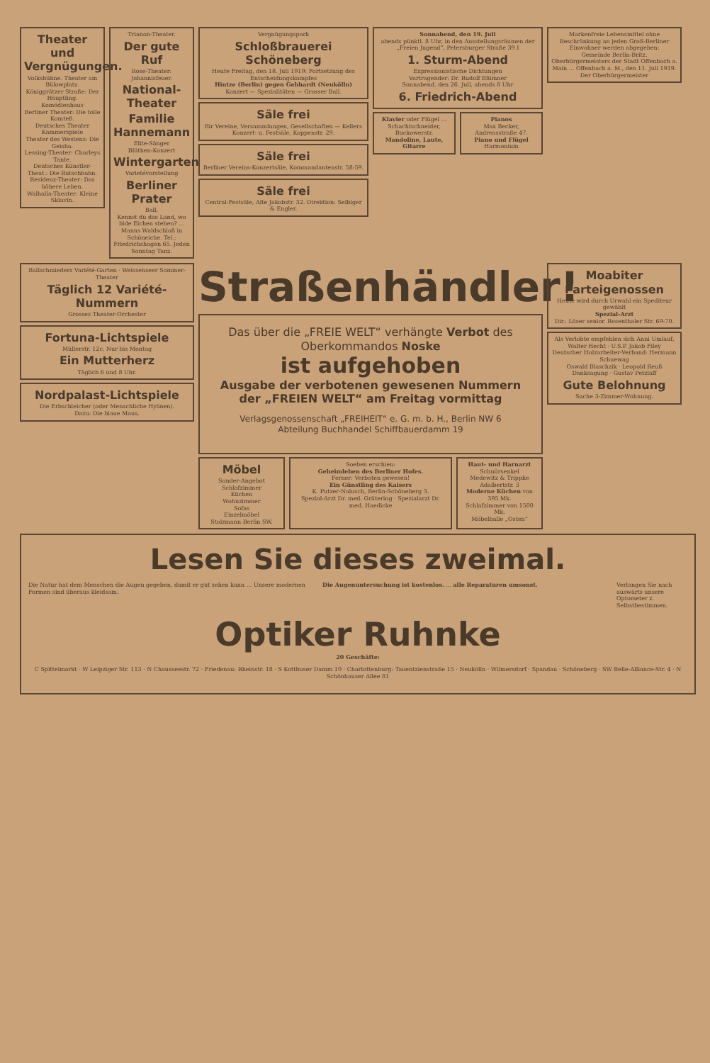Theater und Vergnügungen.
Volksbühne. Theater am Bülowplatz.
Königgrätzer Straße: Der Häuptling.
Komödienhaus
Berliner Theater: Die tolle Komteß.
Deutsches Theater
Kammerspiele
Theater des Westens: Die Geisha.
Lessing-Theater: Charleys Tante.
Deutsches Künstler-Theat.: Die Rutschbahn.
Residenz-Theater: Das höhere Leben.
Walhalla-Theater: Kleine Sklavin.
Trianon-Theater.
Der gute Ruf
Rose-Theater: Johannisfeuer.
National-Theater
Familie Hannemann
Elite-Sänger
Blüthen-Konzert
Wintergarten
Varietévorstellung
Berliner Prater
Ball.
Kennst du das Land, wo bide Eichen stehen? ... Manns Waldschloß in Schöneiche. Tel.: Friedrichshagen 65. Jeden Sonntag Tanz.
Vergnügungspark
Schloßbrauerei Schöneberg
Heute Freitag, den 18. Juli 1919: Fortsetzung des Entscheidungskampfes
Hintze (Berlin) gegen Gebhardt (Neukölln)
Konzert — Spezialitäten — Grosser Ball.
Säle frei
für Vereine, Versammlungen, Gesellschaften — Kellers Konzert- u. Festsäle, Koppenstr. 29.
Säle frei
Berliner Vereins-Konzertsäle, Kommandantenstr. 58-59.
Säle frei
Central-Festsäle, Alte Jakobstr. 32. Direktion: Selbiger & Engler.
Sonnabend, den 19. Juli
abends pünktl. 8 Uhr, in den Ausstellungsräumen der „Freien Jugend“, Petersburger Straße 39 I
1. Sturm-Abend
Expressionistische Dichtungen
Vortragender: Dr. Rudolf Blümner
Sonnabend, den 26. Juli, abends 8 Uhr
6. Friedrich-Abend
Klavier oder Flügel ... Schachtschneider, Buckowerstr.
Mandoline, Laute, Gitarre
Pianos
Max Becker, Andreasstraße 47.
Piano und Flügel Harmonium
Markenfreie Lebensmittel ohne Beschränkung an jeden Groß-Berliner Einwohner werden abgegeben:
Gemeinde Berlin-Britz.
Oberbürgermeisters der Stadt Offenbach a. Main ... Offenbach a. M., den 11. Juli 1919. Der Oberbürgermeister
Ballschmieders Variété-Garten · Weissenseer Sommer-Theater
Täglich 12 Variété-Nummern
Grosses Theater-Orchester
Fortuna-Lichtspiele
Müllerstr. 12c. Nur bis Montag
Ein Mutterherz
Täglich 6 und 8 Uhr.
Nordpalast-Lichtspiele
Die Erbschleicher (oder Menschliche Hyänen).
Dazu: Die blaue Maus.
Straßenhändler!
Das über die „FREIE WELT“ verhängte Verbot des Oberkommandos Noske
ist aufgehoben
Ausgabe der verbotenen gewesenen Nummern der „FREIEN WELT“ am Freitag vormittag
Verlagsgenossenschaft „FREIHEIT“ e. G. m. b. H., Berlin NW 6
Abteilung Buchhandel Schiffbauerdamm 19
Möbel
Sonder-Angebot
Schlafzimmer
Küchen
Wohnzimmer
Sofas
Einzelmöbel
Stolzmann Berlin SW.
Soeben erschien:
Geheimleben des Berliner Hofes.
Ferner: Verboten gewesen!
Ein Günstling des Kaisers
K. Putzer-Nalusch, Berlin-Schöneberg 3.
Spezial-Arzt Dr. med. Grütering · Spezialarzt Dr. med. Haedicke
Haut- und Harnarzt
Schnürsenkel
Medewitz & Trippke
Adalbertstr. 3
Moderne Küchen von 395 Mk.
Schlafzimmer von 1500 Mk.
Möbelhalle „Osten“
Moabiter Parteigenossen
Heute wird durch Urwahl ein Spediteur gewählt
Spezial-Arzt
Dir.: Löser senior. Rosenthaler Str. 69-70.
Als Verlobte empfehlen sich Anni Umlauf, Walter Hecht · U.S.P. Jakob Filey
Deutscher Holzarbeiter-Verband: Hermann Schuewag
Oswald Blaschzik · Leopold Reuß
Danksagung · Gustav Petzlaff
Gute Belohnung
Suche 3-Zimmer-Wohnung.
Lesen Sie dieses zweimal.
Die Natur hat dem Menschen die Augen gegeben, damit er gut sehen kann ... Unsere modernen Formen sind überaus kleidsam.
Die Augenuntersuchung ist kostenlos. ... alle Reparaturen umsonst.
Verlangen Sie nach auswärts unsere Optometer z. Selbstbestimmen.
Optiker Ruhnke
20 Geschäfte:
C Spittelmarkt · W Leipziger Str. 113 · N Chausseestr. 72 · Friedenau: Rheinstr. 18 · S Kottbuser Damm 10 · Charlottenburg: Tauentzienstraße 15 · Neukölln · Wilmersdorf · Spandau · Schöneberg · SW Belle-Alliance-Str. 4 · N Schönhauser Allee 81